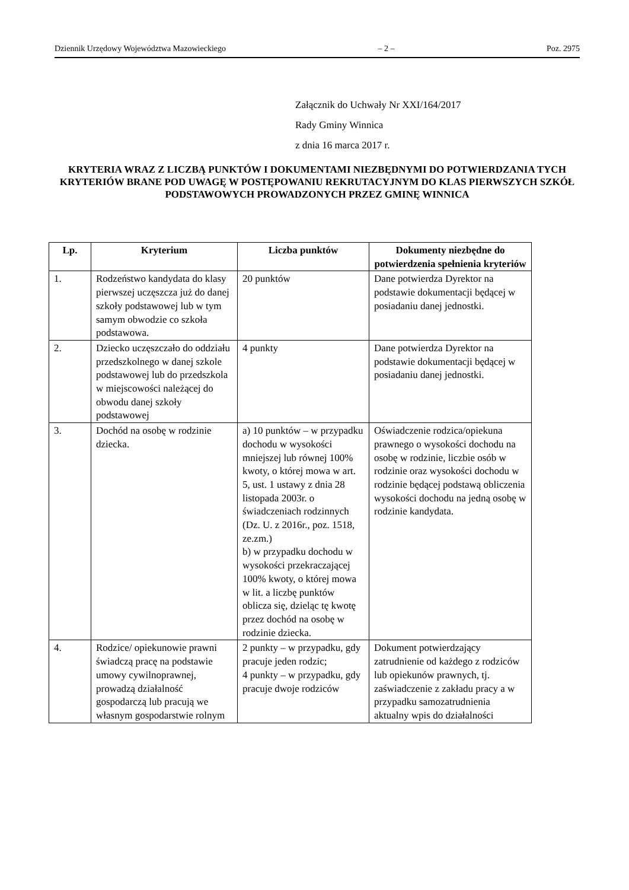Dziennik Urzędowy Województwa Mazowieckiego – 2 – Poz. 2975
Załącznik do Uchwały Nr XXI/164/2017
Rady Gminy Winnica
z dnia 16 marca 2017 r.
KRYTERIA WRAZ Z LICZBĄ PUNKTÓW I DOKUMENTAMI NIEZBĘDNYMI DO POTWIERDZANIA TYCH KRYTERIÓW BRANE POD UWAGĘ W POSTĘPOWANIU REKRUTACYJNYM DO KLAS PIERWSZYCH SZKÓŁ PODSTAWOWYCH PROWADZONYCH PRZEZ GMINĘ WINNICA
| Lp. | Kryterium | Liczba punktów | Dokumenty niezbędne do potwierdzenia spełnienia kryteriów |
| --- | --- | --- | --- |
| 1. | Rodzeństwo kandydata do klasy pierwszej uczęszcza już do danej szkoły podstawowej lub w tym samym obwodzie co szkoła podstawowa. | 20 punktów | Dane potwierdza Dyrektor na podstawie dokumentacji będącej w posiadaniu danej jednostki. |
| 2. | Dziecko uczęszczało do oddziału przedszkolnego w danej szkole podstawowej lub do przedszkola w miejscowości należącej do obwodu danej szkoły podstawowej | 4 punkty | Dane potwierdza Dyrektor na podstawie dokumentacji będącej w posiadaniu danej jednostki. |
| 3. | Dochód na osobę w rodzinie dziecka. | a) 10 punktów – w przypadku dochodu w wysokości mniejszej lub równej 100% kwoty, o której mowa w art. 5, ust. 1 ustawy z dnia 28 listopada 2003r. o świadczeniach rodzinnych (Dz. U. z 2016r., poz. 1518, ze.zm.) b) w przypadku dochodu w wysokości przekraczającej 100% kwoty, o której mowa w lit. a liczbę punktów oblicza się, dzieląc tę kwotę przez dochód na osobę w rodzinie dziecka. | Oświadczenie rodzica/opiekuna prawnego o wysokości dochodu na osobę w rodzinie, liczbie osób w rodzinie oraz wysokości dochodu w rodzinie będącej podstawą obliczenia wysokości dochodu na jedną osobę w rodzinie kandydata. |
| 4. | Rodzice/ opiekunowie prawni świadczą pracę na podstawie umowy cywilnoprawnej, prowadzą działalność gospodarczą lub pracują we własnym gospodarstwie rolnym | 2 punkty – w przypadku, gdy pracuje jeden rodzic; 4 punkty – w przypadku, gdy pracuje dwoje rodziców | Dokument potwierdzający zatrudnienie od każdego z rodziców lub opiekunów prawnych, tj. zaświadczenie z zakładu pracy a w przypadku samozatrudnienia aktualny wpis do działalności |